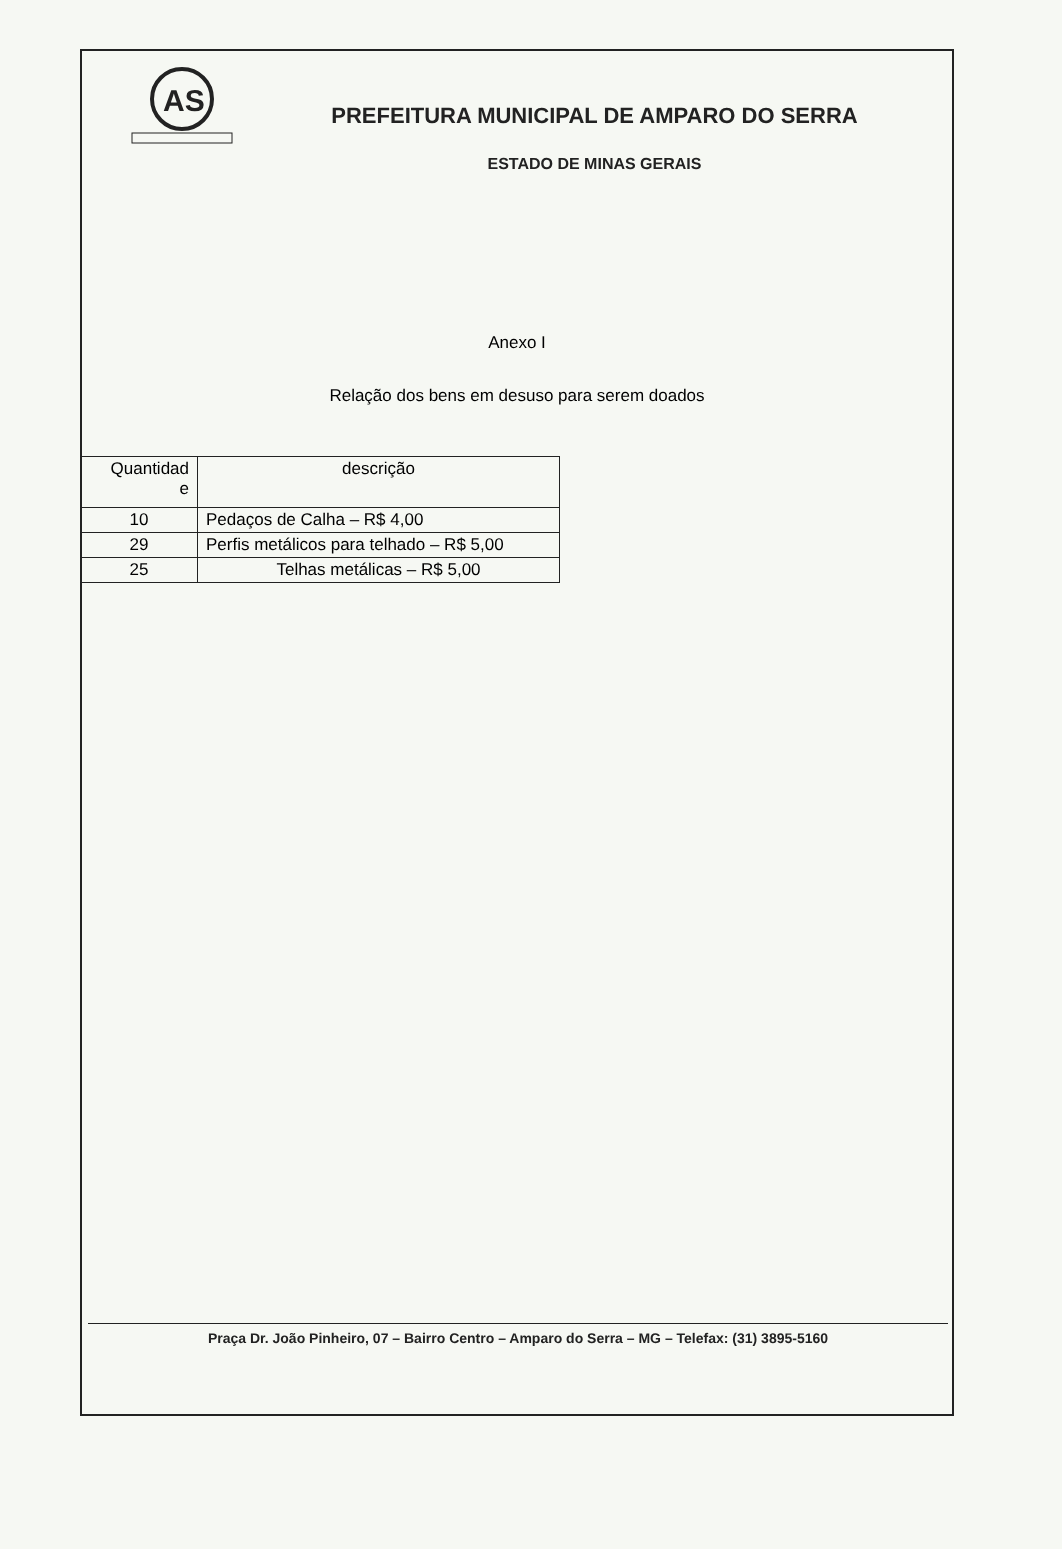AS
PREFEITURA MUNICIPAL DE AMPARO DO SERRA
ESTADO DE MINAS GERAIS
Anexo I
Relação dos bens em desuso para serem doados
| Quantidad e | descrição |
| --- | --- |
| 10 | Pedaços de Calha – R$ 4,00 |
| 29 | Perfis metálicos para telhado – R$ 5,00 |
| 25 | Telhas metálicas – R$ 5,00 |
Praça Dr. João Pinheiro, 07 – Bairro Centro – Amparo do Serra – MG – Telefax: (31) 3895-5160